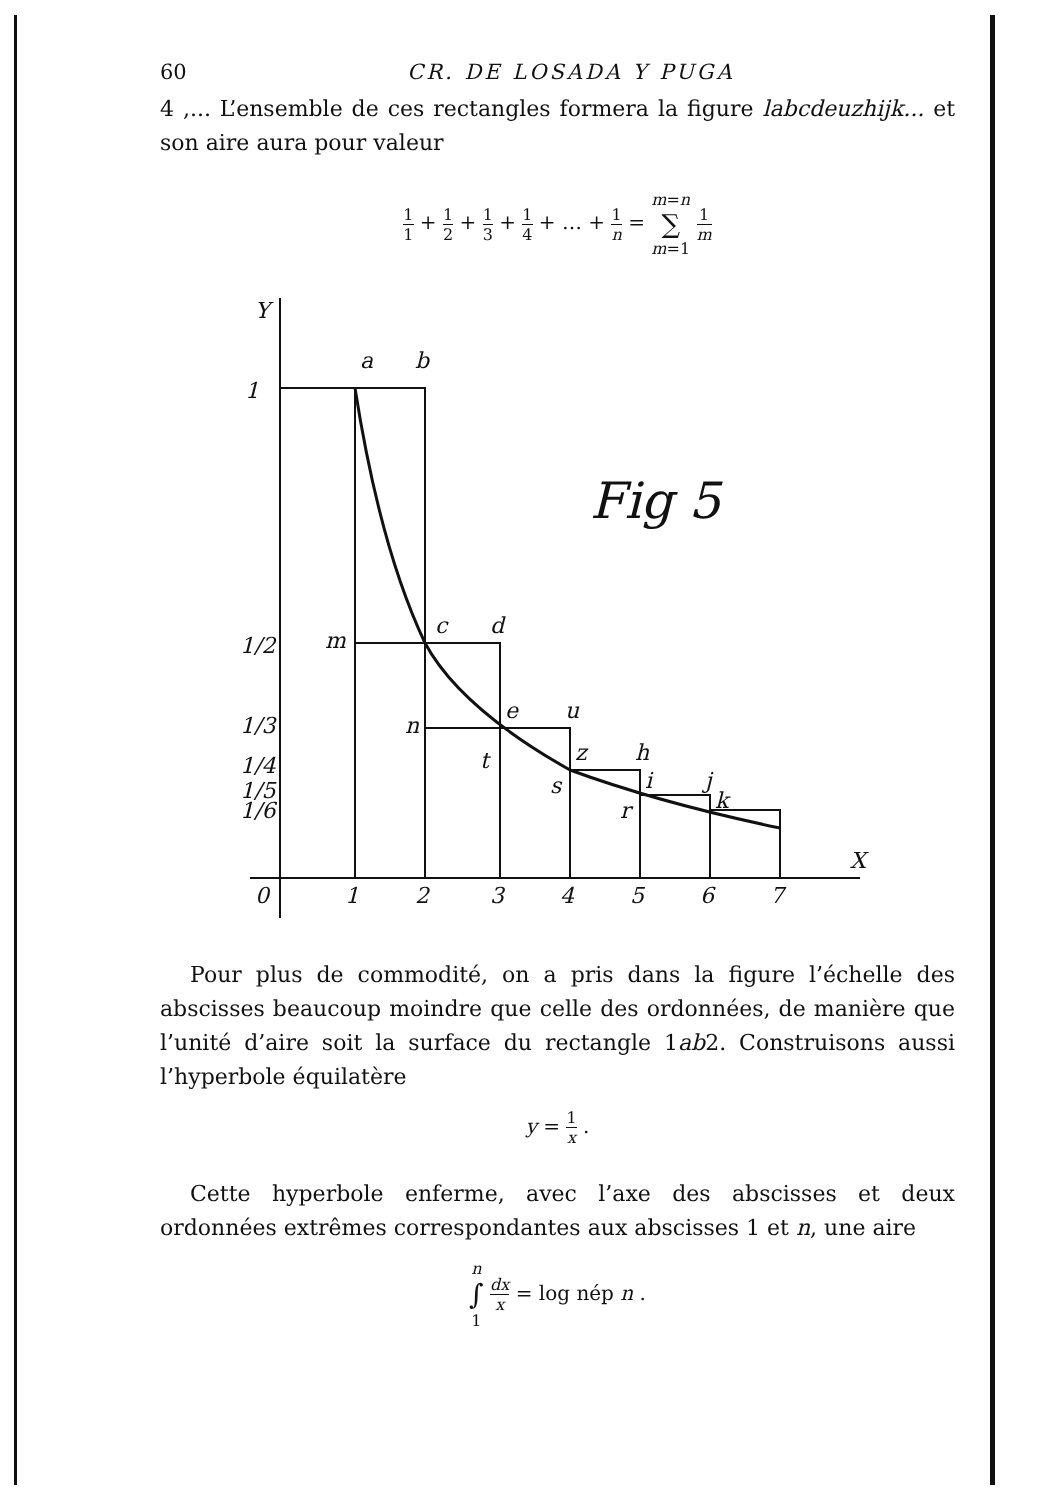60 CR. DE LOSADA Y PUGA
4 ,... L’ensemble de ces rectangles formera la figure labcdeuzhijk... et son aire aura pour valeur
1 1 + 1 2 + 1 3 + 1 4 + … + 1 n = m=n ∑ m=1 1 m
Y
1
a
b
Fig 5
1/2
m
c
d
1/3
n
e
u
1/4
t
z
h
1/5
s
i
j
1/6
r
k
0
1
2
3
4
5
6
7
X
Pour plus de commodité, on a pris dans la figure l’échelle des abscisses beaucoup moindre que celle des ordonnées, de manière que l’unité d’aire soit la surface du rectangle 1ab2. Construisons aussi l’hyperbole équilatère
y = 1 x .
Cette hyperbole enferme, avec l’axe des abscisses et deux ordonnées extrêmes correspondantes aux abscisses 1 et n, une aire
n ∫ 1 dx x = log nép n .